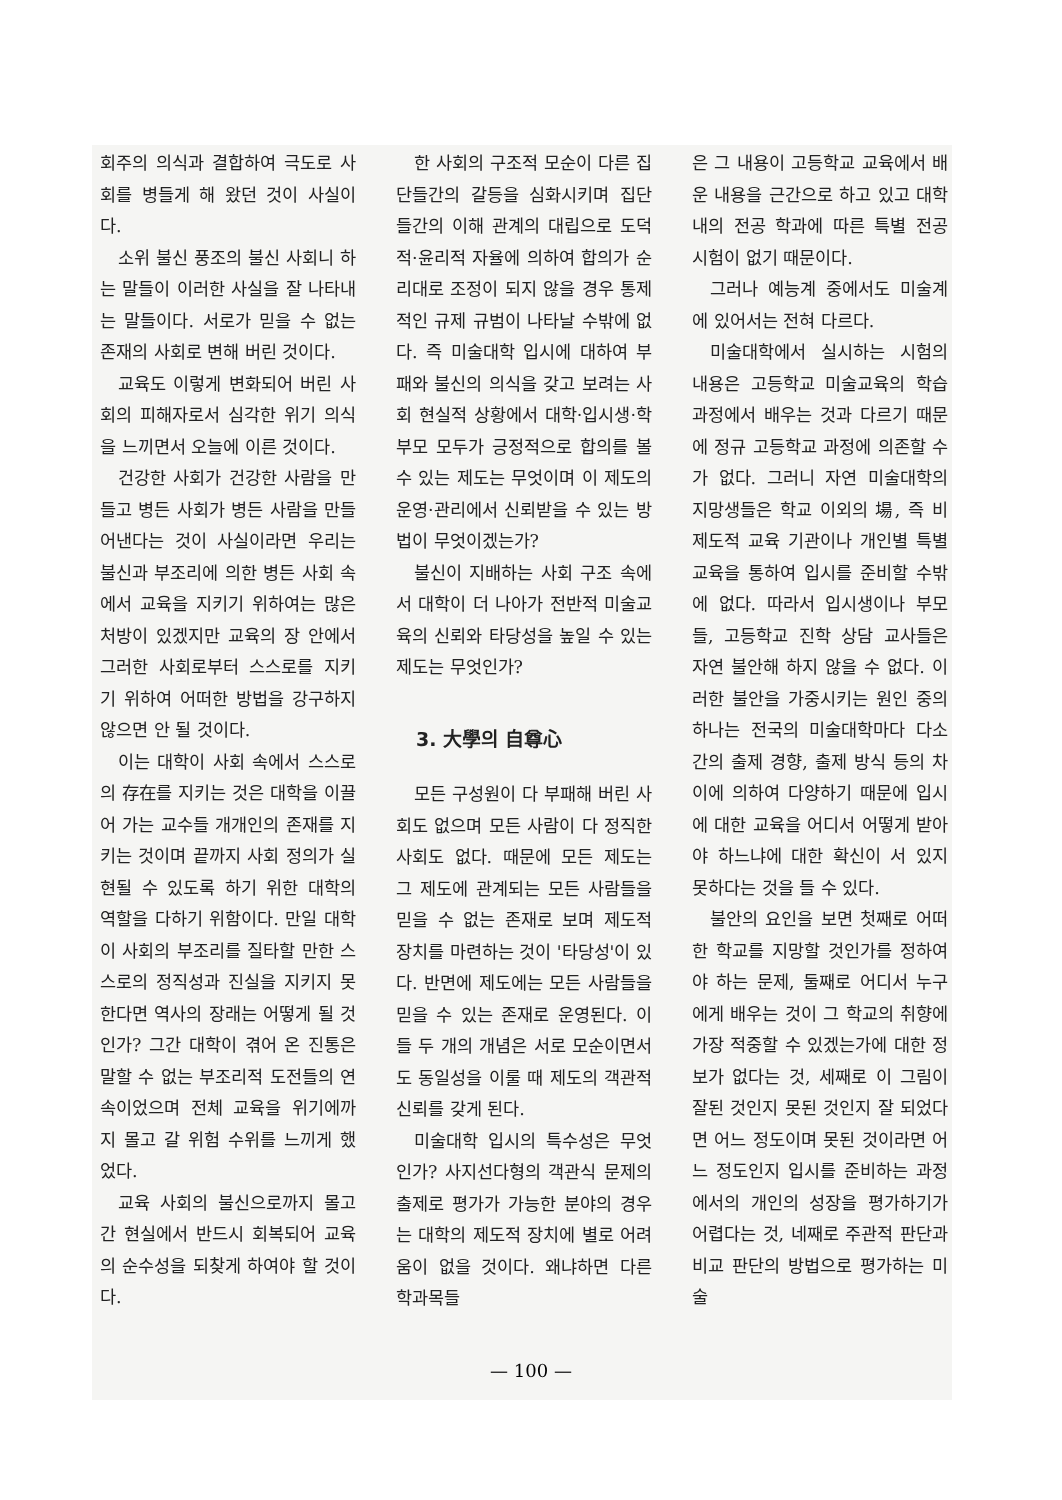회주의 의식과 결합하여 극도로 사회를 병들게 해 왔던 것이 사실이다.
소위 불신 풍조의 불신 사회니 하는 말들이 이러한 사실을 잘 나타내는 말들이다. 서로가 믿을 수 없는 존재의 사회로 변해 버린 것이다.
교육도 이렇게 변화되어 버린 사회의 피해자로서 심각한 위기 의식을 느끼면서 오늘에 이른 것이다.
건강한 사회가 건강한 사람을 만들고 병든 사회가 병든 사람을 만들어낸다는 것이 사실이라면 우리는 불신과 부조리에 의한 병든 사회 속에서 교육을 지키기 위하여는 많은 처방이 있겠지만 교육의 장 안에서 그러한 사회로부터 스스로를 지키기 위하여 어떠한 방법을 강구하지 않으면 안 될 것이다.
이는 대학이 사회 속에서 스스로의 存在를 지키는 것은 대학을 이끌어 가는 교수들 개개인의 존재를 지키는 것이며 끝까지 사회 정의가 실현될 수 있도록 하기 위한 대학의 역할을 다하기 위함이다. 만일 대학이 사회의 부조리를 질타할 만한 스스로의 정직성과 진실을 지키지 못한다면 역사의 장래는 어떻게 될 것인가? 그간 대학이 겪어 온 진통은 말할 수 없는 부조리적 도전들의 연속이었으며 전체 교육을 위기에까지 몰고 갈 위험 수위를 느끼게 했었다.
교육 사회의 불신으로까지 몰고 간 현실에서 반드시 회복되어 교육의 순수성을 되찾게 하여야 할 것이다.
한 사회의 구조적 모순이 다른 집단들간의 갈등을 심화시키며 집단들간의 이해 관계의 대립으로 도덕적·윤리적 자율에 의하여 합의가 순리대로 조정이 되지 않을 경우 통제적인 규제 규범이 나타날 수밖에 없다. 즉 미술대학 입시에 대하여 부패와 불신의 의식을 갖고 보려는 사회 현실적 상황에서 대학·입시생·학부모 모두가 긍정적으로 합의를 볼 수 있는 제도는 무엇이며 이 제도의 운영·관리에서 신뢰받을 수 있는 방법이 무엇이겠는가?
불신이 지배하는 사회 구조 속에서 대학이 더 나아가 전반적 미술교육의 신뢰와 타당성을 높일 수 있는 제도는 무엇인가?
3. 大學의 自尊心
모든 구성원이 다 부패해 버린 사회도 없으며 모든 사람이 다 정직한 사회도 없다. 때문에 모든 제도는 그 제도에 관계되는 모든 사람들을 믿을 수 없는 존재로 보며 제도적 장치를 마련하는 것이 '타당성'이 있다. 반면에 제도에는 모든 사람들을 믿을 수 있는 존재로 운영된다. 이들 두 개의 개념은 서로 모순이면서도 동일성을 이룰 때 제도의 객관적 신뢰를 갖게 된다.
미술대학 입시의 특수성은 무엇인가? 사지선다형의 객관식 문제의 출제로 평가가 가능한 분야의 경우는 대학의 제도적 장치에 별로 어려움이 없을 것이다. 왜냐하면 다른 학과목들
은 그 내용이 고등학교 교육에서 배운 내용을 근간으로 하고 있고 대학내의 전공 학과에 따른 특별 전공 시험이 없기 때문이다.
그러나 예능계 중에서도 미술계에 있어서는 전혀 다르다.
미술대학에서 실시하는 시험의 내용은 고등학교 미술교육의 학습 과정에서 배우는 것과 다르기 때문에 정규 고등학교 과정에 의존할 수가 없다. 그러니 자연 미술대학의 지망생들은 학교 이외의 場, 즉 비제도적 교육 기관이나 개인별 특별 교육을 통하여 입시를 준비할 수밖에 없다. 따라서 입시생이나 부모들, 고등학교 진학 상담 교사들은 자연 불안해 하지 않을 수 없다. 이러한 불안을 가중시키는 원인 중의 하나는 전국의 미술대학마다 다소간의 출제 경향, 출제 방식 등의 차이에 의하여 다양하기 때문에 입시에 대한 교육을 어디서 어떻게 받아야 하느냐에 대한 확신이 서 있지 못하다는 것을 들 수 있다.
불안의 요인을 보면 첫째로 어떠한 학교를 지망할 것인가를 정하여야 하는 문제, 둘째로 어디서 누구에게 배우는 것이 그 학교의 취향에 가장 적중할 수 있겠는가에 대한 정보가 없다는 것, 세째로 이 그림이 잘된 것인지 못된 것인지 잘 되었다면 어느 정도이며 못된 것이라면 어느 정도인지 입시를 준비하는 과정에서의 개인의 성장을 평가하기가 어렵다는 것, 네째로 주관적 판단과 비교 판단의 방법으로 평가하는 미술
— 100 —